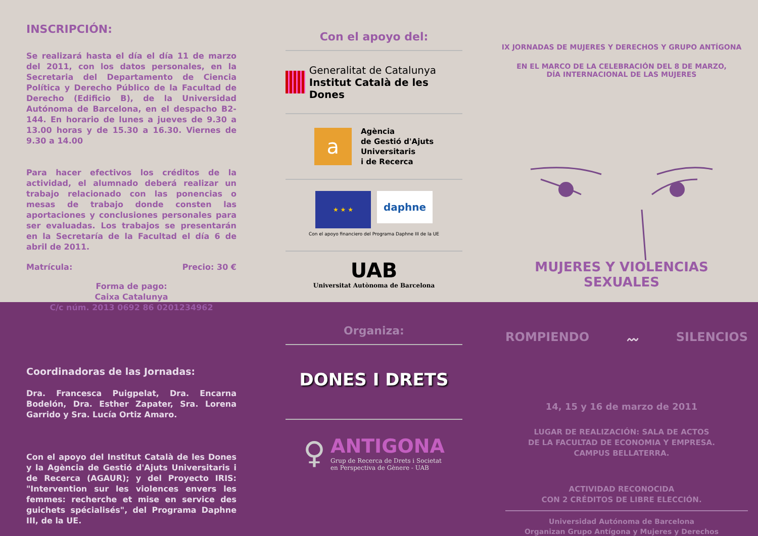INSCRIPCIÓN:
Se realizará hasta el día el día 11 de marzo del 2011, con los datos personales, en la Secretaria del Departamento de Ciencia Política y Derecho Público de la Facultad de Derecho (Edificio B), de la Universidad Autónoma de Barcelona, en el despacho B2-144. En horario de lunes a jueves de 9.30 a 13.00 horas y de 15.30 a 16.30. Viernes de 9.30 a 14.00
Para hacer efectivos los créditos de la actividad, el alumnado deberá realizar un trabajo relacionado con las ponencias o mesas de trabajo donde consten las aportaciones y conclusiones personales para ser evaluadas. Los trabajos se presentarán en la Secretaría de la Facultad el día 6 de abril de 2011.
Matrícula: Precio: 30 €
Forma de pago:
Caixa Catalunya
C/c núm. 2013 0692 86 0201234962
Coordinadoras de las Jornadas:
Dra. Francesca Puigpelat, Dra. Encarna Bodelón, Dra. Esther Zapater, Sra. Lorena Garrido y Sra. Lucía Ortiz Amaro.
Con el apoyo del Institut Català de les Dones y la Agència de Gestió d'Ajuts Universitaris i de Recerca (AGAUR); y del Proyecto IRIS: "Intervention sur les violences envers les femmes: recherche et mise en service des guichets spécialisés", del Programa Daphne III, de la UE.
Con el apoyo del:
Generalitat de Catalunya
Institut Català de les Dones
a
Agència
de Gestió d'Ajuts
Universitaris
i de Recerca
★ ★ ★
daphne
Con el apoyo financiero del Programa Daphne III de la UE
UAB
Universitat Autònoma de Barcelona
Organiza:
DONES I DRETS
♀
ANTIGONA
Grup de Recerca de Drets i Societat
en Perspectiva de Gènere - UAB
IX JORNADAS DE MUJERES Y DERECHOS Y GRUPO ANTÍGONA
EN EL MARCO DE LA CELEBRACIÓN DEL 8 DE MARZO,
DÍA INTERNACIONAL DE LAS MUJERES
MUJERES Y VIOLENCIAS SEXUALES
ROMPIENDO 〰 SILENCIOS
14, 15 y 16 de marzo de 2011
LUGAR DE REALIZACIÓN: SALA DE ACTOS
DE LA FACULTAD DE ECONOMIA Y EMPRESA.
CAMPUS BELLATERRA.
ACTIVIDAD RECONOCIDA
CON 2 CRÉDITOS DE LIBRE ELECCIÓN.
Universidad Autónoma de Barcelona
Organizan Grupo Antígona y Mujeres y Derechos